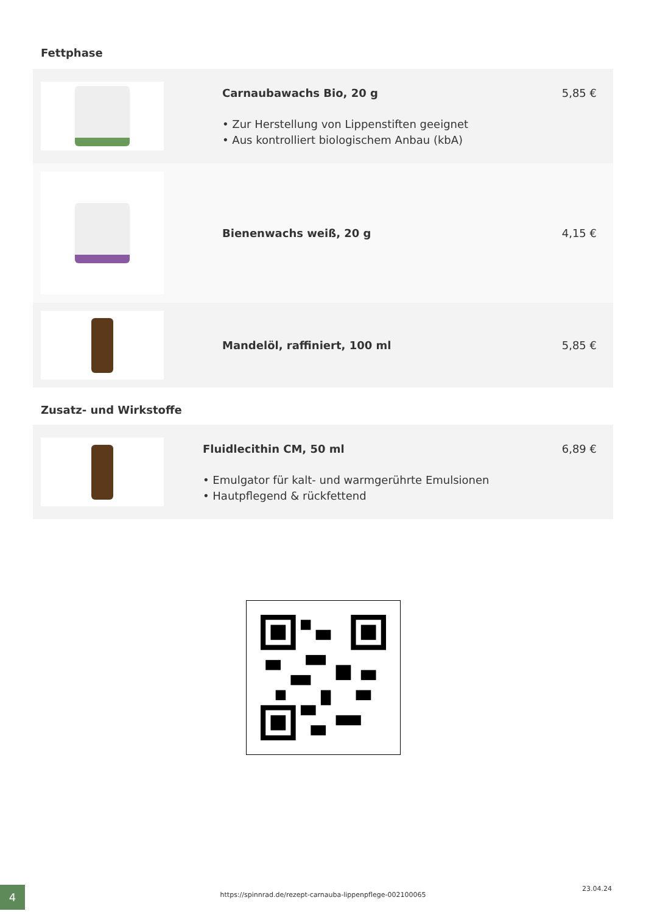Fettphase
Carnaubawachs Bio, 20 g
• Zur Herstellung von Lippenstiften geeignet
• Aus kontrolliert biologischem Anbau (kbA)
5,85 €
Bienenwachs weiß, 20 g 4,15 €
Mandelöl, raffiniert, 100 ml 5,85 €
Zusatz- und Wirkstoffe
Fluidlecithin CM, 50 ml
• Emulgator für kalt- und warmgerührte Emulsionen
• Hautpflegend & rückfettend
6,89 €
4
https://spinnrad.de/rezept-carnauba-lippenpflege-002100065
23.04.24